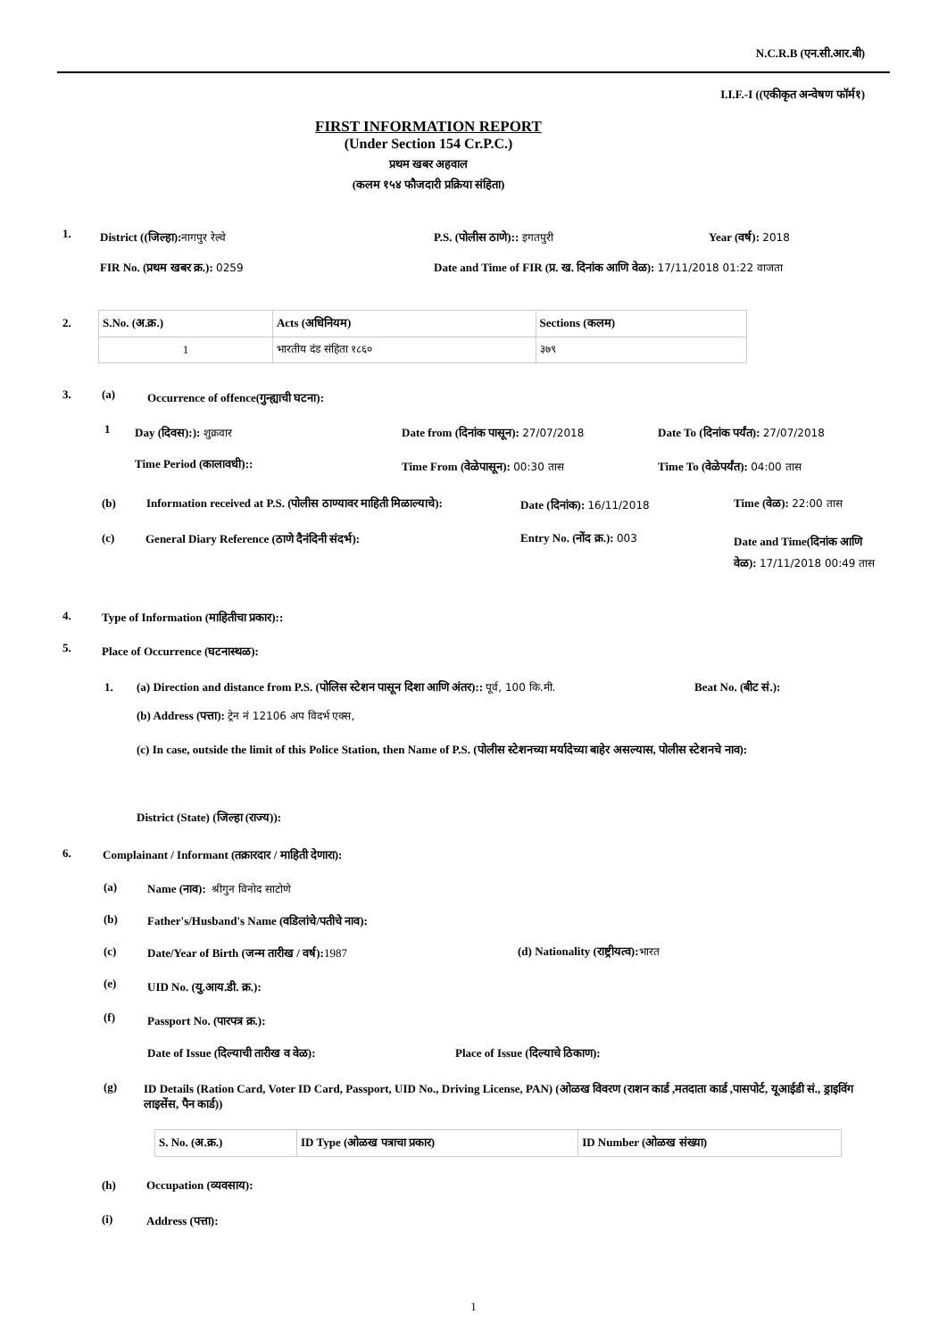N.C.R.B (एन.सी.आर.बी)
I.I.F.-I ((एकीकृत अन्वेषण फॉर्म१)
FIRST INFORMATION REPORT
(Under Section 154 Cr.P.C.)
प्रथम खबर अहवाल
(कलम १५४ फौजदारी प्रक्रिया संहिता)
1.
District ((जिल्हा): नागपुर रेल्वे
P.S. (पोलीस ठाणे):: इगतपुरी Year (वर्ष): 2018
FIR No. (प्रथम खबर क्र.): 0259
Date and Time of FIR (प्र. ख. दिनांक आणि वेळ): 17/11/2018 01:22 वाजता
2.
| S.No. (अ.क्र.) | Acts (अधिनियम) | Sections (कलम) |
| 1 | भारतीय दंड संहिता १८६० | ३७९ |
3. (a)
Occurrence of offence(गुन्ह्याची घटना):
1 Day (दिवस):): शुक्रवार
Date from (दिनांक पासून): 27/07/2018
Date To (दिनांक पर्यंत): 27/07/2018
Time Period (कालावधी)::
Time From (वेळेपासून): 00:30 तास
Time To (वेळेपर्यंत): 04:00 तास
(b)
Information received at P.S. (पोलीस ठाण्यावर माहिती मिळाल्याचे):
Date (दिनांक): 16/11/2018 Time (वेळ): 22:00 तास
(c)
General Diary Reference (ठाणे दैनंदिनी संदर्भ):
Entry No. (नोंद क्र.): 003
Date and Time(दिनांक आणि वेळ): 17/11/2018 00:49 तास
4.
Type of Information (माहितीचा प्रकार)::
5.
Place of Occurrence (घटनास्थळ):
1.
(a) Direction and distance from P.S. (पोलिस स्टेशन पासून दिशा आणि अंतर):: पूर्व, 100 कि.मी.
Beat No. (बीट सं.):
(b) Address (पत्ता): ट्रेन नं 12106 अप विदर्भ एक्स,
(c) In case, outside the limit of this Police Station, then Name of P.S. (पोलीस स्टेशनच्या मर्यादेच्या बाहेर असल्यास, पोलीस स्टेशनचे नाव):
District (State) (जिल्हा (राज्य)):
6.
Complainant / Informant (तक्रारदार / माहिती देणारा):
(a)
Name (नाव): श्रीगुन विनोद साटोणे
(b)
Father's/Husband's Name (वडिलांचे/पतीचे नाव):
(c)
Date/Year of Birth (जन्म तारीख / वर्ष): 1987
(d) Nationality (राष्ट्रीयत्व): भारत
(e) UID No. (यु.आय.डी. क्र.):
(f) Passport No. (पारपत्र क्र.):
Date of Issue (दिल्याची तारीख व वेळ):
Place of Issue (दिल्याचे ठिकाण):
(g)
ID Details (Ration Card, Voter ID Card, Passport, UID No., Driving License, PAN) (ओळख विवरण (राशन कार्ड ,मतदाता कार्ड ,पासपोर्ट, यूआईडी सं., ड्राइविंग लाइसेंस, पैन कार्ड))
| S. No. (अ.क्र.) | ID Type (ओळख पत्राचा प्रकार) | ID Number (ओळख संख्या) |
(h) Occupation (व्यवसाय):
(i) Address (पत्ता):
1